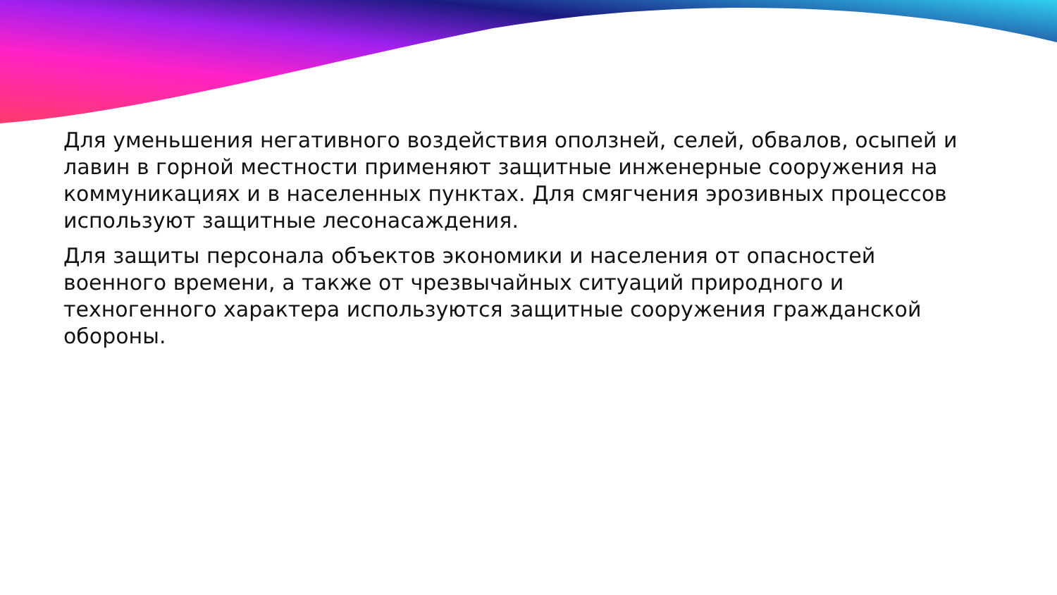Для уменьшения негативного воздействия оползней, селей, обвалов, осыпей и лавин в горной местности применяют защитные инженерные сооружения на коммуникациях и в населенных пунктах. Для смягчения эрозивных процессов используют защитные лесонасаждения.
Для защиты персонала объектов экономики и населения от опасностей военного времени, а также от чрезвычайных ситуаций природного и техногенного характера используются защитные сооружения гражданской обороны.